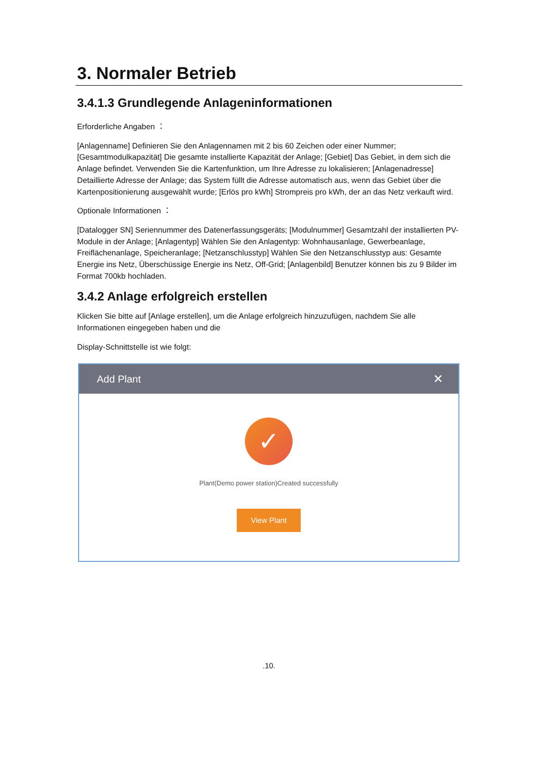3. Normaler Betrieb
3.4.1.3 Grundlegende Anlageninformationen
Erforderliche Angaben ：
[Anlagenname] Definieren Sie den Anlagennamen mit 2 bis 60 Zeichen oder einer Nummer; [Gesamtmodulkapazität] Die gesamte installierte Kapazität der Anlage; [Gebiet] Das Gebiet, in dem sich die Anlage befindet. Verwenden Sie die Kartenfunktion, um Ihre Adresse zu lokalisieren; [Anlagenadresse] Detaillierte Adresse der Anlage; das System füllt die Adresse automatisch aus, wenn das Gebiet über die Kartenpositionierung ausgewählt wurde; [Erlös pro kWh] Strompreis pro kWh, der an das Netz verkauft wird.
Optionale Informationen ：
[Datalogger SN] Seriennummer des Datenerfassungsgeräts; [Modulnummer] Gesamtzahl der installierten PV-Module in der Anlage; [Anlagentyp] Wählen Sie den Anlagentyp: Wohnhausanlage, Gewerbeanlage, Freiflächenanlage, Speicheranlage; [Netzanschlusstyp] Wählen Sie den Netzanschlusstyp aus: Gesamte Energie ins Netz, Überschüssige Energie ins Netz, Off-Grid; [Anlagenbild] Benutzer können bis zu 9 Bilder im Format 700kb hochladen.
3.4.2 Anlage erfolgreich erstellen
Klicken Sie bitte auf [Anlage erstellen], um die Anlage erfolgreich hinzuzufügen, nachdem Sie alle Informationen eingegeben haben und die
Display-Schnittstelle ist wie folgt:
Add Plant ✕
✓
Plant(Demo power station)Created successfully
View Plant
.10.